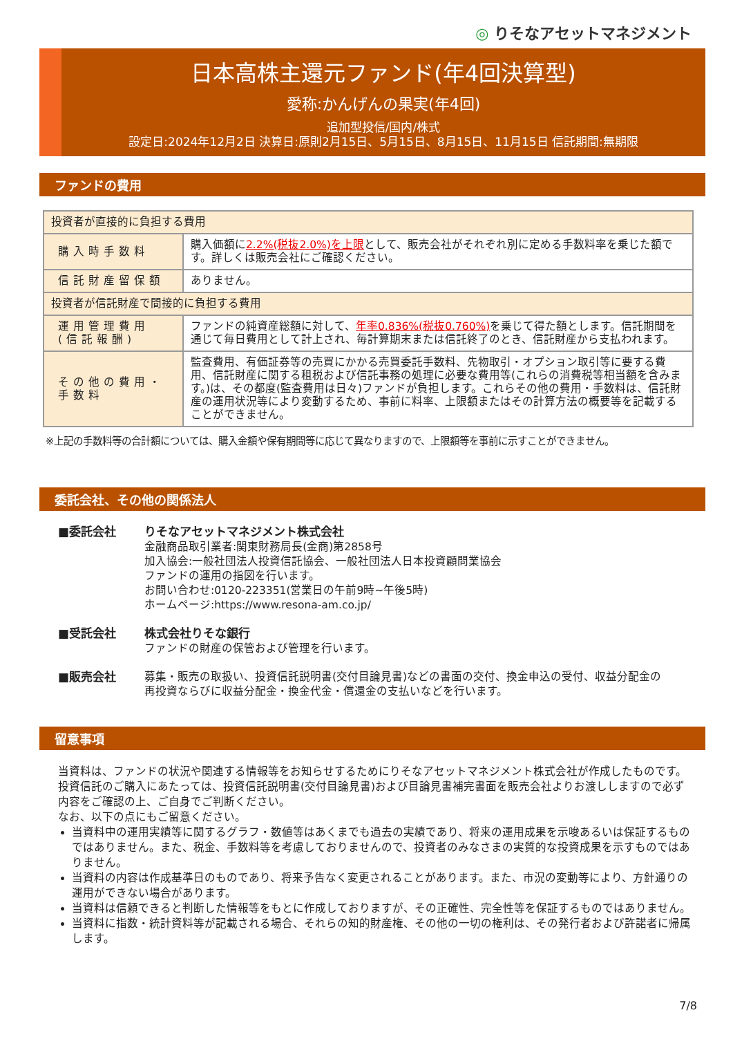◎ りそなアセットマネジメント
日本高株主還元ファンド(年4回決算型)
愛称:かんげんの果実(年4回)
追加型投信/国内/株式
設定日:2024年12月2日 決算日:原則2月15日、5月15日、8月15日、11月15日 信託期間:無期限
ファンドの費用
| 投資者が直接的に負担する費用 | |
| --- | --- |
| 購入時手数料 | 購入価額に 2.2%(税抜2.0%)を上限 として、販売会社がそれぞれ別に定める手数料率を乗じた額です。詳しくは販売会社にご確認ください。 |
| 信託財産留保額 | ありません。 |
| 投資者が信託財産で間接的に負担する費用 | |
| 運用管理費用 (信託報酬) | ファンドの純資産総額に対して、 年率0.836%(税抜0.760%) を乗じて得た額とします。信託期間を通じて毎日費用として計上され、毎計算期末または信託終了のとき、信託財産から支払われます。 |
| その他の費用・手数料 | 監査費用、有価証券等の売買にかかる売買委託手数料、先物取引・オプション取引等に要する費用、信託財産に関する租税および信託事務の処理に必要な費用等(これらの消費税等相当額を含みます。)は、その都度(監査費用は日々)ファンドが負担します。これらその他の費用・手数料は、信託財産の運用状況等により変動するため、事前に料率、上限額またはその計算方法の概要等を記載することができません。 |
※上記の手数料等の合計額については、購入金額や保有期間等に応じて異なりますので、上限額等を事前に示すことができません。
委託会社、その他の関係法人
■委託会社 りそなアセットマネジメント株式会社
金融商品取引業者:関東財務局長(金商)第2858号
加入協会:一般社団法人投資信託協会、一般社団法人日本投資顧問業協会
ファンドの運用の指図を行います。
お問い合わせ:0120-223351(営業日の午前9時~午後5時)
ホームページ:https://www.resona-am.co.jp/
■受託会社 株式会社りそな銀行
ファンドの財産の保管および管理を行います。
■販売会社 募集・販売の取扱い、投資信託説明書(交付目論見書)などの書面の交付、換金申込の受付、収益分配金の
再投資ならびに収益分配金・換金代金・償還金の支払いなどを行います。
留意事項
当資料は、ファンドの状況や関連する情報等をお知らせするためにりそなアセットマネジメント株式会社が作成したものです。投資信託のご購入にあたっては、投資信託説明書(交付目論見書)および目論見書補完書面を販売会社よりお渡ししますので必ず内容をご確認の上、ご自身でご判断ください。
なお、以下の点にもご留意ください。
当資料中の運用実績等に関するグラフ・数値等はあくまでも過去の実績であり、将来の運用成果を示唆あるいは保証するものではありません。また、税金、手数料等を考慮しておりませんので、投資者のみなさまの実質的な投資成果を示すものではありません。
当資料の内容は作成基準日のものであり、将来予告なく変更されることがあります。また、市況の変動等により、方針通りの運用ができない場合があります。
当資料は信頼できると判断した情報等をもとに作成しておりますが、その正確性、完全性等を保証するものではありません。
当資料に指数・統計資料等が記載される場合、それらの知的財産権、その他の一切の権利は、その発行者および許諾者に帰属します。
7/8